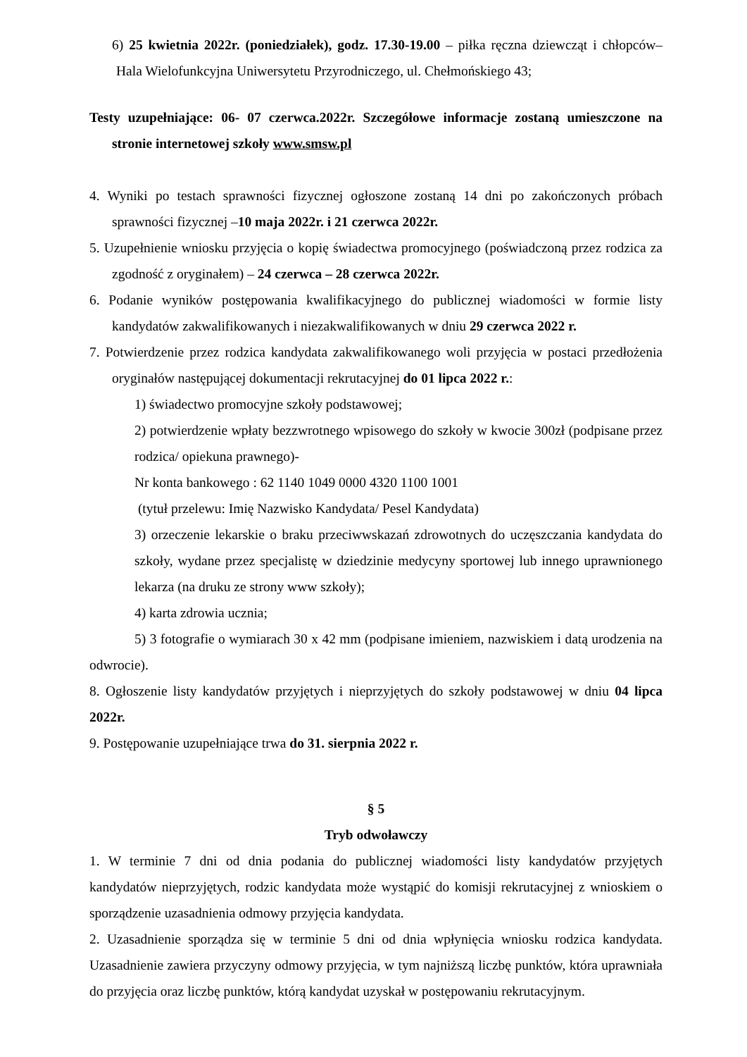6) 25 kwietnia 2022r. (poniedziałek), godz. 17.30-19.00 – piłka ręczna dziewcząt i chłopców– Hala Wielofunkcyjna Uniwersytetu Przyrodniczego, ul. Chełmońskiego 43;
Testy uzupełniające: 06- 07 czerwca.2022r. Szczegółowe informacje zostaną umieszczone na stronie internetowej szkoły www.smsw.pl
4. Wyniki po testach sprawności fizycznej ogłoszone zostaną 14 dni po zakończonych próbach sprawności fizycznej –10 maja 2022r. i 21 czerwca 2022r.
5. Uzupełnienie wniosku przyjęcia o kopię świadectwa promocyjnego (poświadczoną przez rodzica za zgodność z oryginałem) – 24 czerwca – 28 czerwca 2022r.
6. Podanie wyników postępowania kwalifikacyjnego do publicznej wiadomości w formie listy kandydatów zakwalifikowanych i niezakwalifikowanych w dniu 29 czerwca 2022 r.
7. Potwierdzenie przez rodzica kandydata zakwalifikowanego woli przyjęcia w postaci przedłożenia oryginałów następującej dokumentacji rekrutacyjnej do 01 lipca 2022 r.:
1) świadectwo promocyjne szkoły podstawowej;
2) potwierdzenie wpłaty bezzwrotnego wpisowego do szkoły w kwocie 300zł (podpisane przez rodzica/ opiekuna prawnego)-
Nr konta bankowego : 62 1140 1049 0000 4320 1100 1001
(tytuł przelewu: Imię Nazwisko Kandydata/ Pesel Kandydata)
3) orzeczenie lekarskie o braku przeciwwskazań zdrowotnych do uczęszczania kandydata do szkoły, wydane przez specjalistę w dziedzinie medycyny sportowej lub innego uprawnionego lekarza (na druku ze strony www szkoły);
4) karta zdrowia ucznia;
5) 3 fotografie o wymiarach 30 x 42 mm (podpisane imieniem, nazwiskiem i datą urodzenia na odwrocie).
8. Ogłoszenie listy kandydatów przyjętych i nieprzyjętych do szkoły podstawowej w dniu 04 lipca 2022r.
9. Postępowanie uzupełniające trwa do 31. sierpnia 2022 r.
§ 5
Tryb odwoławczy
1. W terminie 7 dni od dnia podania do publicznej wiadomości listy kandydatów przyjętych kandydatów nieprzyjętych, rodzic kandydata może wystąpić do komisji rekrutacyjnej z wnioskiem o sporządzenie uzasadnienia odmowy przyjęcia kandydata.
2. Uzasadnienie sporządza się w terminie 5 dni od dnia wpłynięcia wniosku rodzica kandydata. Uzasadnienie zawiera przyczyny odmowy przyjęcia, w tym najniższą liczbę punktów, która uprawniała do przyjęcia oraz liczbę punktów, którą kandydat uzyskał w postępowaniu rekrutacyjnym.